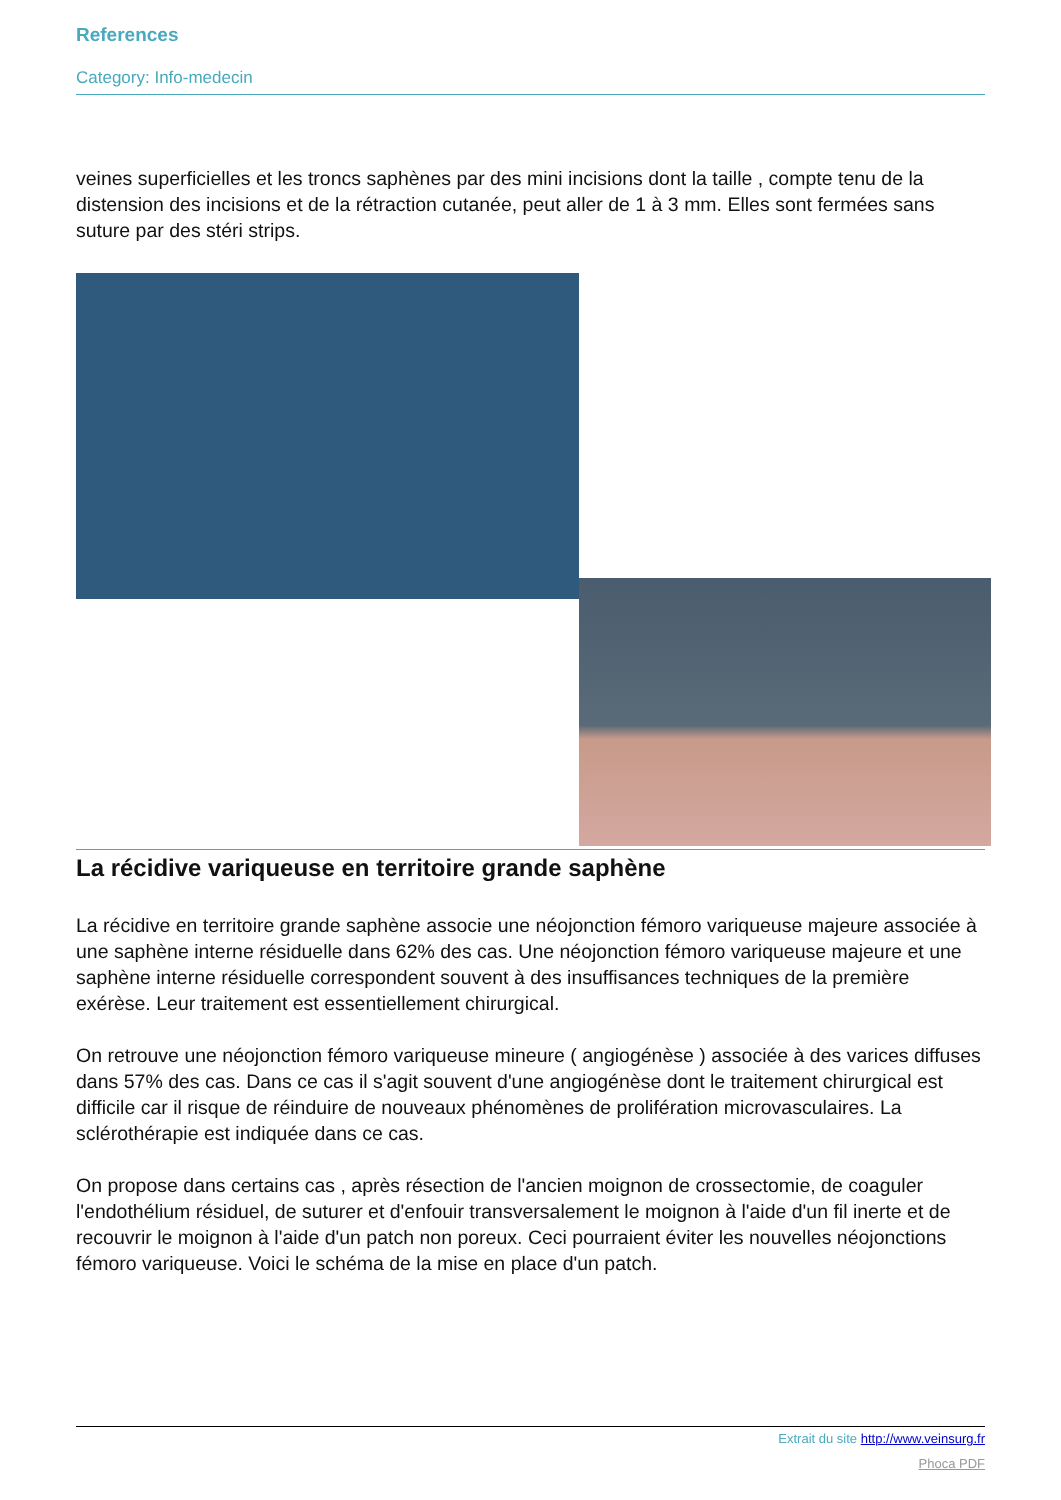References
Category: Info-medecin
veines superficielles et les troncs saphènes par des mini incisions dont la taille , compte tenu de la distension des incisions et de la rétraction cutanée, peut aller de 1 à 3 mm. Elles sont fermées sans suture par des stéri strips.
La récidive variqueuse en territoire grande saphène
La récidive en territoire grande saphène associe une néojonction fémoro variqueuse majeure associée à une saphène interne résiduelle dans 62% des cas. Une néojonction fémoro variqueuse majeure et une saphène interne résiduelle correspondent souvent à des insuffisances techniques de la première exérèse. Leur traitement est essentiellement chirurgical.
On retrouve une néojonction fémoro variqueuse mineure ( angiogénèse ) associée à des varices diffuses dans 57% des cas. Dans ce cas il s'agit souvent d'une angiogénèse dont le traitement chirurgical est difficile car il risque de réinduire de nouveaux phénomènes de prolifération microvasculaires. La sclérothérapie est indiquée dans ce cas.
On propose dans certains cas , après résection de l'ancien moignon de crossectomie, de coaguler l'endothélium résiduel, de suturer et d'enfouir transversalement le moignon à l'aide d'un fil inerte et de recouvrir le moignon à l'aide d'un patch non poreux. Ceci pourraient éviter les nouvelles néojonctions fémoro variqueuse. Voici le schéma de la mise en place d'un patch.
Extrait du site http://www.veinsurg.fr
Phoca PDF